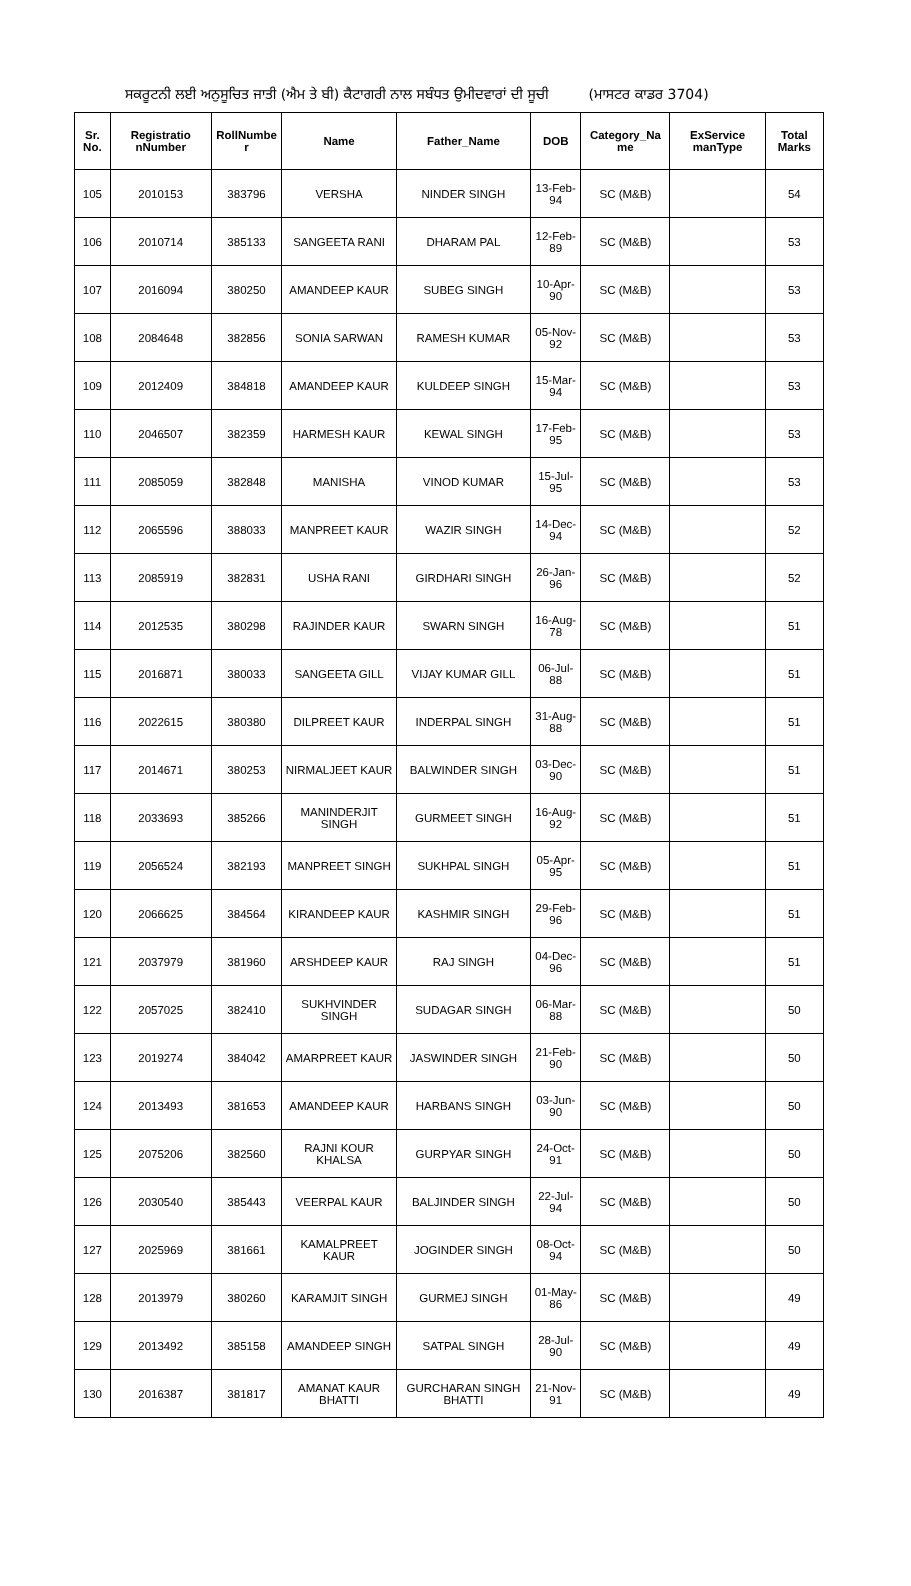ਸਕਰੂਟਨੀ ਲਈ ਅਨੁਸੂਚਿਤ ਜਾਤੀ (ਐਮ ਤੇ ਬੀ) ਕੈਟਾਗਰੀ ਨਾਲ ਸਬੰਧਤ ਉਮੀਦਵਾਰਾਂ ਦੀ ਸੂਚੀ (ਮਾਸਟਰ ਕਾਡਰ 3704)
| Sr. No. | Registratio nNumber | RollNumbe r | Name | Father_Name | DOB | Category_Na me | ExService manType | Total Marks |
| --- | --- | --- | --- | --- | --- | --- | --- | --- |
| 105 | 2010153 | 383796 | VERSHA | NINDER SINGH | 13-Feb-94 | SC (M&B) | | 54 |
| 106 | 2010714 | 385133 | SANGEETA RANI | DHARAM PAL | 12-Feb-89 | SC (M&B) | | 53 |
| 107 | 2016094 | 380250 | AMANDEEP KAUR | SUBEG SINGH | 10-Apr-90 | SC (M&B) | | 53 |
| 108 | 2084648 | 382856 | SONIA SARWAN | RAMESH KUMAR | 05-Nov-92 | SC (M&B) | | 53 |
| 109 | 2012409 | 384818 | AMANDEEP KAUR | KULDEEP SINGH | 15-Mar-94 | SC (M&B) | | 53 |
| 110 | 2046507 | 382359 | HARMESH KAUR | KEWAL SINGH | 17-Feb-95 | SC (M&B) | | 53 |
| 111 | 2085059 | 382848 | MANISHA | VINOD KUMAR | 15-Jul-95 | SC (M&B) | | 53 |
| 112 | 2065596 | 388033 | MANPREET KAUR | WAZIR SINGH | 14-Dec-94 | SC (M&B) | | 52 |
| 113 | 2085919 | 382831 | USHA RANI | GIRDHARI SINGH | 26-Jan-96 | SC (M&B) | | 52 |
| 114 | 2012535 | 380298 | RAJINDER KAUR | SWARN SINGH | 16-Aug-78 | SC (M&B) | | 51 |
| 115 | 2016871 | 380033 | SANGEETA GILL | VIJAY KUMAR GILL | 06-Jul-88 | SC (M&B) | | 51 |
| 116 | 2022615 | 380380 | DILPREET KAUR | INDERPAL SINGH | 31-Aug-88 | SC (M&B) | | 51 |
| 117 | 2014671 | 380253 | NIRMALJEET KAUR | BALWINDER SINGH | 03-Dec-90 | SC (M&B) | | 51 |
| 118 | 2033693 | 385266 | MANINDERJIT SINGH | GURMEET SINGH | 16-Aug-92 | SC (M&B) | | 51 |
| 119 | 2056524 | 382193 | MANPREET SINGH | SUKHPAL SINGH | 05-Apr-95 | SC (M&B) | | 51 |
| 120 | 2066625 | 384564 | KIRANDEEP KAUR | KASHMIR SINGH | 29-Feb-96 | SC (M&B) | | 51 |
| 121 | 2037979 | 381960 | ARSHDEEP KAUR | RAJ SINGH | 04-Dec-96 | SC (M&B) | | 51 |
| 122 | 2057025 | 382410 | SUKHVINDER SINGH | SUDAGAR SINGH | 06-Mar-88 | SC (M&B) | | 50 |
| 123 | 2019274 | 384042 | AMARPREET KAUR | JASWINDER SINGH | 21-Feb-90 | SC (M&B) | | 50 |
| 124 | 2013493 | 381653 | AMANDEEP KAUR | HARBANS SINGH | 03-Jun-90 | SC (M&B) | | 50 |
| 125 | 2075206 | 382560 | RAJNI KOUR KHALSA | GURPYAR SINGH | 24-Oct-91 | SC (M&B) | | 50 |
| 126 | 2030540 | 385443 | VEERPAL KAUR | BALJINDER SINGH | 22-Jul-94 | SC (M&B) | | 50 |
| 127 | 2025969 | 381661 | KAMALPREET KAUR | JOGINDER SINGH | 08-Oct-94 | SC (M&B) | | 50 |
| 128 | 2013979 | 380260 | KARAMJIT SINGH | GURMEJ SINGH | 01-May-86 | SC (M&B) | | 49 |
| 129 | 2013492 | 385158 | AMANDEEP SINGH | SATPAL SINGH | 28-Jul-90 | SC (M&B) | | 49 |
| 130 | 2016387 | 381817 | AMANAT KAUR BHATTI | GURCHARAN SINGH BHATTI | 21-Nov-91 | SC (M&B) | | 49 |